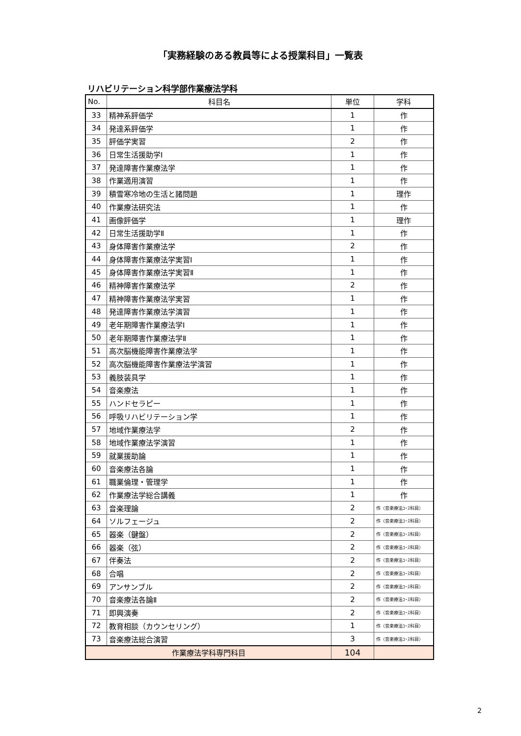「実務経験のある教員等による授業科目」一覧表
リハビリテーション科学部作業療法学科
| No. | 科目名 | 単位 | 学科 |
| --- | --- | --- | --- |
| 33 | 精神系評価学 | 1 | 作 |
| 34 | 発達系評価学 | 1 | 作 |
| 35 | 評価学実習 | 2 | 作 |
| 36 | 日常生活援助学Ⅰ | 1 | 作 |
| 37 | 発達障害作業療法学 | 1 | 作 |
| 38 | 作業適用演習 | 1 | 作 |
| 39 | 積雪寒冷地の生活と諸問題 | 1 | 理作 |
| 40 | 作業療法研究法 | 1 | 作 |
| 41 | 画像評価学 | 1 | 理作 |
| 42 | 日常生活援助学Ⅱ | 1 | 作 |
| 43 | 身体障害作業療法学 | 2 | 作 |
| 44 | 身体障害作業療法学実習Ⅰ | 1 | 作 |
| 45 | 身体障害作業療法学実習Ⅱ | 1 | 作 |
| 46 | 精神障害作業療法学 | 2 | 作 |
| 47 | 精神障害作業療法学実習 | 1 | 作 |
| 48 | 発達障害作業療法学演習 | 1 | 作 |
| 49 | 老年期障害作業療法学Ⅰ | 1 | 作 |
| 50 | 老年期障害作業療法学Ⅱ | 1 | 作 |
| 51 | 高次脳機能障害作業療法学 | 1 | 作 |
| 52 | 高次脳機能障害作業療法学演習 | 1 | 作 |
| 53 | 義肢装具学 | 1 | 作 |
| 54 | 音楽療法 | 1 | 作 |
| 55 | ハンドセラピー | 1 | 作 |
| 56 | 呼吸リハビリテーション学 | 1 | 作 |
| 57 | 地域作業療法学 | 2 | 作 |
| 58 | 地域作業療法学演習 | 1 | 作 |
| 59 | 就業援助論 | 1 | 作 |
| 60 | 音楽療法各論 | 1 | 作 |
| 61 | 職業倫理・管理学 | 1 | 作 |
| 62 | 作業療法学総合講義 | 1 | 作 |
| 63 | 音楽理論 | 2 | 作（音楽療法ｺｰｽ科目） |
| 64 | ソルフェージュ | 2 | 作（音楽療法ｺｰｽ科目） |
| 65 | 器楽（鍵盤） | 2 | 作（音楽療法ｺｰｽ科目） |
| 66 | 器楽（弦） | 2 | 作（音楽療法ｺｰｽ科目） |
| 67 | 伴奏法 | 2 | 作（音楽療法ｺｰｽ科目） |
| 68 | 合唱 | 2 | 作（音楽療法ｺｰｽ科目） |
| 69 | アンサンブル | 2 | 作（音楽療法ｺｰｽ科目） |
| 70 | 音楽療法各論Ⅱ | 2 | 作（音楽療法ｺｰｽ科目） |
| 71 | 即興演奏 | 2 | 作（音楽療法ｺｰｽ科目） |
| 72 | 教育相談（カウンセリング） | 1 | 作（音楽療法ｺｰｽ科目） |
| 73 | 音楽療法総合演習 | 3 | 作（音楽療法ｺｰｽ科目） |
| 作業療法学科専門科目 | | 104 | |
2